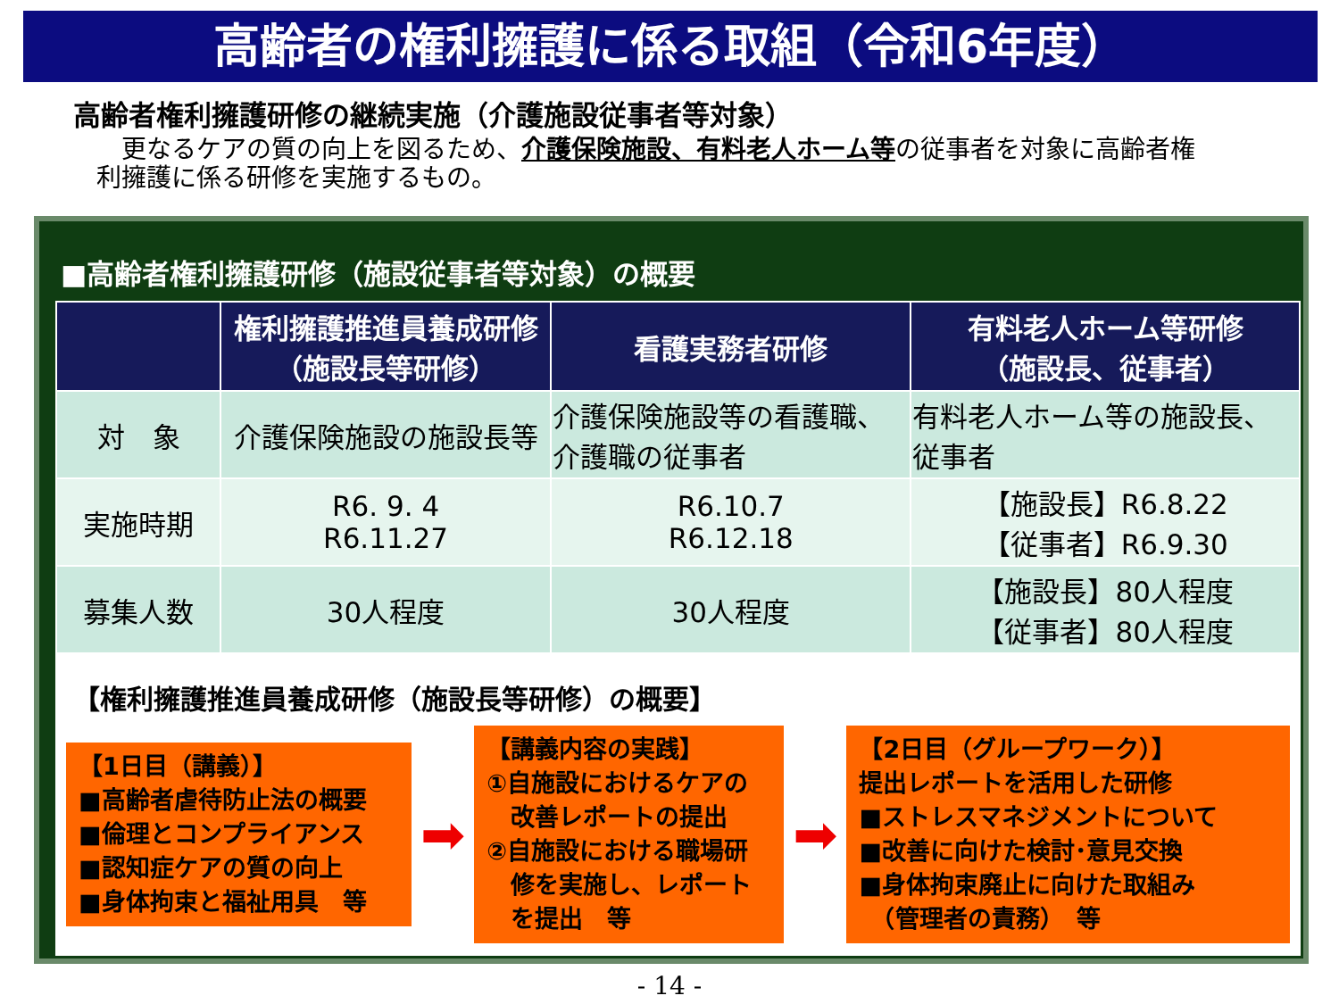高齢者の権利擁護に係る取組（令和6年度）
高齢者権利擁護研修の継続実施（介護施設従事者等対象）
　更なるケアの質の向上を図るため、介護保険施設、有料老人ホーム等の従事者を対象に高齢者権利擁護に係る研修を実施するもの。
■高齢者権利擁護研修（施設従事者等対象）の概要
| | 権利擁護推進員養成研修 （施設長等研修） | 看護実務者研修 | 有料老人ホーム等研修 （施設長、従事者） |
| --- | --- | --- | --- |
| 対 象 | 介護保険施設の施設長等 | 介護保険施設等の看護職、 介護職の従事者 | 有料老人ホーム等の施設長、 従事者 |
| 実施時期 | R6. 9. 4 R6.11.27 | R6.10.7 R6.12.18 | 【施設長】R6.8.22 【従事者】R6.9.30 |
| 募集人数 | 30人程度 | 30人程度 | 【施設長】80人程度 【従事者】80人程度 |
【権利擁護推進員養成研修（施設長等研修）の概要】
【1日目（講義）】
■高齢者虐待防止法の概要
■倫理とコンプライアンス
■認知症ケアの質の向上
■身体拘束と福祉用具　等
➡
【講義内容の実践】
①自施設におけるケアの
　改善レポートの提出
②自施設における職場研
　修を実施し、レポート
　を提出　等
➡
【2日目（グループワーク）】
提出レポートを活用した研修
■ストレスマネジメントについて
■改善に向けた検討･意見交換
■身体拘束廃止に向けた取組み
　（管理者の責務）　等
- 14 -